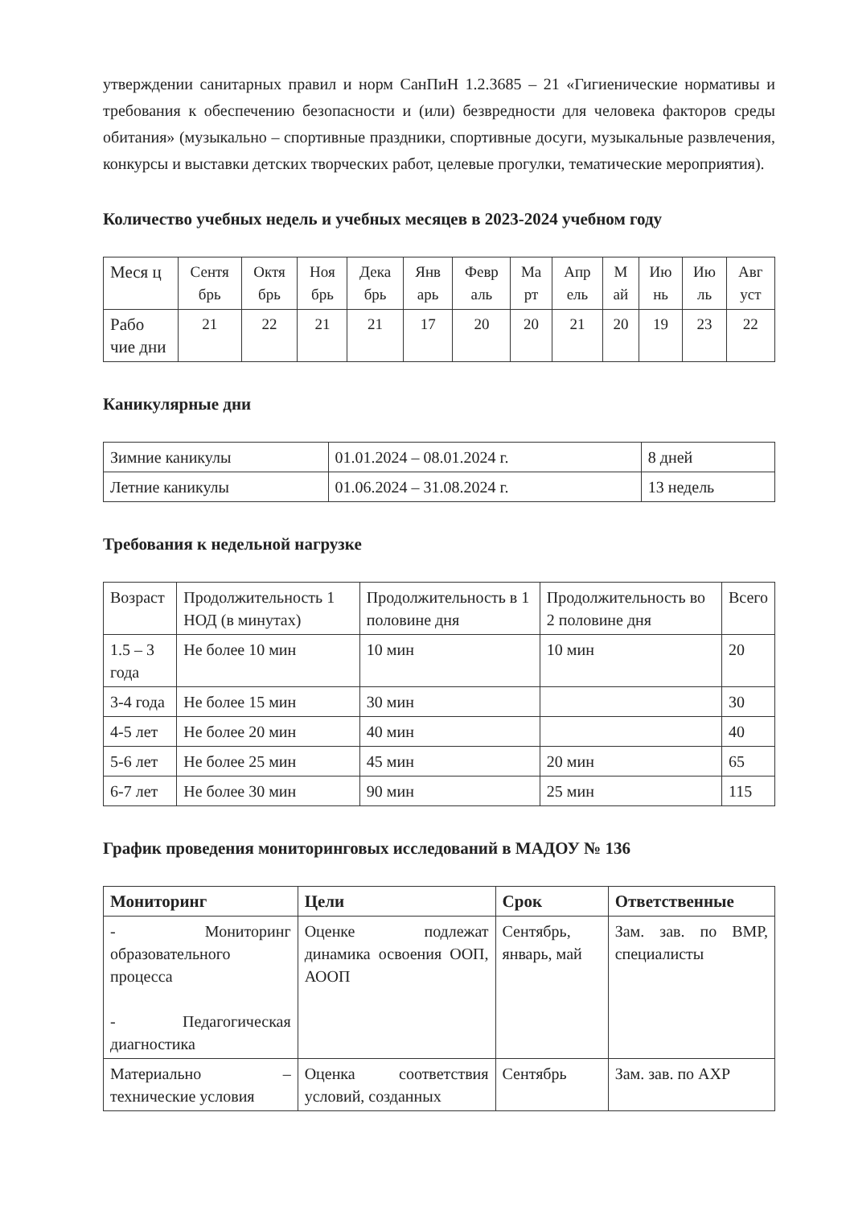утверждении санитарных правил и норм СанПиН 1.2.3685 – 21 «Гигиенические нормативы и требования к обеспечению безопасности и (или) безвредности для человека факторов среды обитания» (музыкально – спортивные праздники, спортивные досуги, музыкальные развлечения, конкурсы и выставки детских творческих работ, целевые прогулки, тематические мероприятия).
Количество учебных недель и учебных месяцев в 2023-2024 учебном году
| Меся ц | Сентя брь | Октя брь | Ноя брь | Дека брь | Янв арь | Февр аль | Ма рт | Апр ель | М ай | Ию нь | Ию ль | Авг уст |
| Рабо чие дни | 21 | 22 | 21 | 21 | 17 | 20 | 20 | 21 | 20 | 19 | 23 | 22 |
Каникулярные дни
| Зимние каникулы | 01.01.2024 – 08.01.2024 г. | 8 дней |
| Летние каникулы | 01.06.2024 – 31.08.2024 г. | 13 недель |
Требования к недельной нагрузке
| Возраст | Продолжительность 1 НОД (в минутах) | Продолжительность в 1 половине дня | Продолжительность во 2 половине дня | Всего |
| 1.5 – 3 года | Не более 10 мин | 10 мин | 10 мин | 20 |
| 3-4 года | Не более 15 мин | 30 мин | | 30 |
| 4-5 лет | Не более 20 мин | 40 мин | | 40 |
| 5-6 лет | Не более 25 мин | 45 мин | 20 мин | 65 |
| 6-7 лет | Не более 30 мин | 90 мин | 25 мин | 115 |
График проведения мониторинговых исследований в МАДОУ № 136
| Мониторинг | Цели | Срок | Ответственные |
| --- | --- | --- | --- |
| - Мониторинг образовательного процесса - Педагогическая диагностика | Оценке подлежат динамика освоения ООП, АООП | Сентябрь, январь, май | Зам. зав. по ВМР, специалисты |
| Материально – технические условия | Оценка соответствия условий, созданных | Сентябрь | Зам. зав. по АХР |